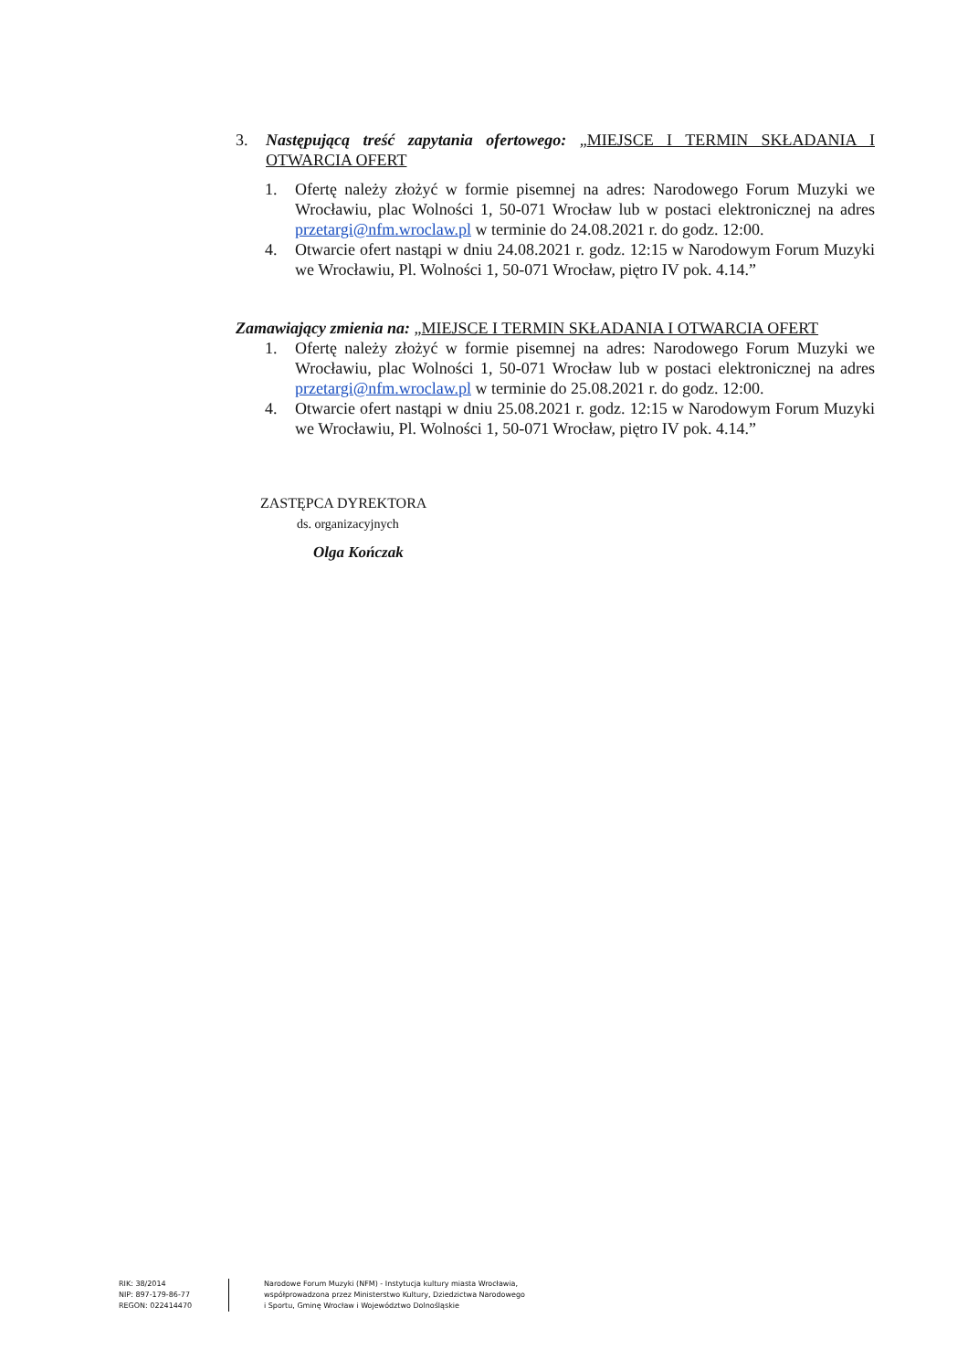3. Następującą treść zapytania ofertowego: „MIEJSCE I TERMIN SKŁADANIA I OTWARCIA OFERT
1. Ofertę należy złożyć w formie pisemnej na adres: Narodowego Forum Muzyki we Wrocławiu, plac Wolności 1, 50-071 Wrocław lub w postaci elektronicznej na adres przetargi@nfm.wroclaw.pl w terminie do 24.08.2021 r. do godz. 12:00.
4. Otwarcie ofert nastąpi w dniu 24.08.2021 r. godz. 12:15 w Narodowym Forum Muzyki we Wrocławiu, Pl. Wolności 1, 50-071 Wrocław, piętro IV pok. 4.14.”
Zamawiający zmienia na: „MIEJSCE I TERMIN SKŁADANIA I OTWARCIA OFERT
1. Ofertę należy złożyć w formie pisemnej na adres: Narodowego Forum Muzyki we Wrocławiu, plac Wolności 1, 50-071 Wrocław lub w postaci elektronicznej na adres przetargi@nfm.wroclaw.pl w terminie do 25.08.2021 r. do godz. 12:00.
4. Otwarcie ofert nastąpi w dniu 25.08.2021 r. godz. 12:15 w Narodowym Forum Muzyki we Wrocławiu, Pl. Wolności 1, 50-071 Wrocław, piętro IV pok. 4.14.”
ZASTĘPCA DYREKTORA
ds. organizacyjnych
Olga Kończak
RIK: 38/2014
NIP: 897-179-86-77
REGON: 022414470
Narodowe Forum Muzyki (NFM) - Instytucja kultury miasta Wrocławia,
współprowadzona przez Ministerstwo Kultury, Dziedzictwa Narodowego
i Sportu, Gminę Wrocław i Województwo Dolnośląskie